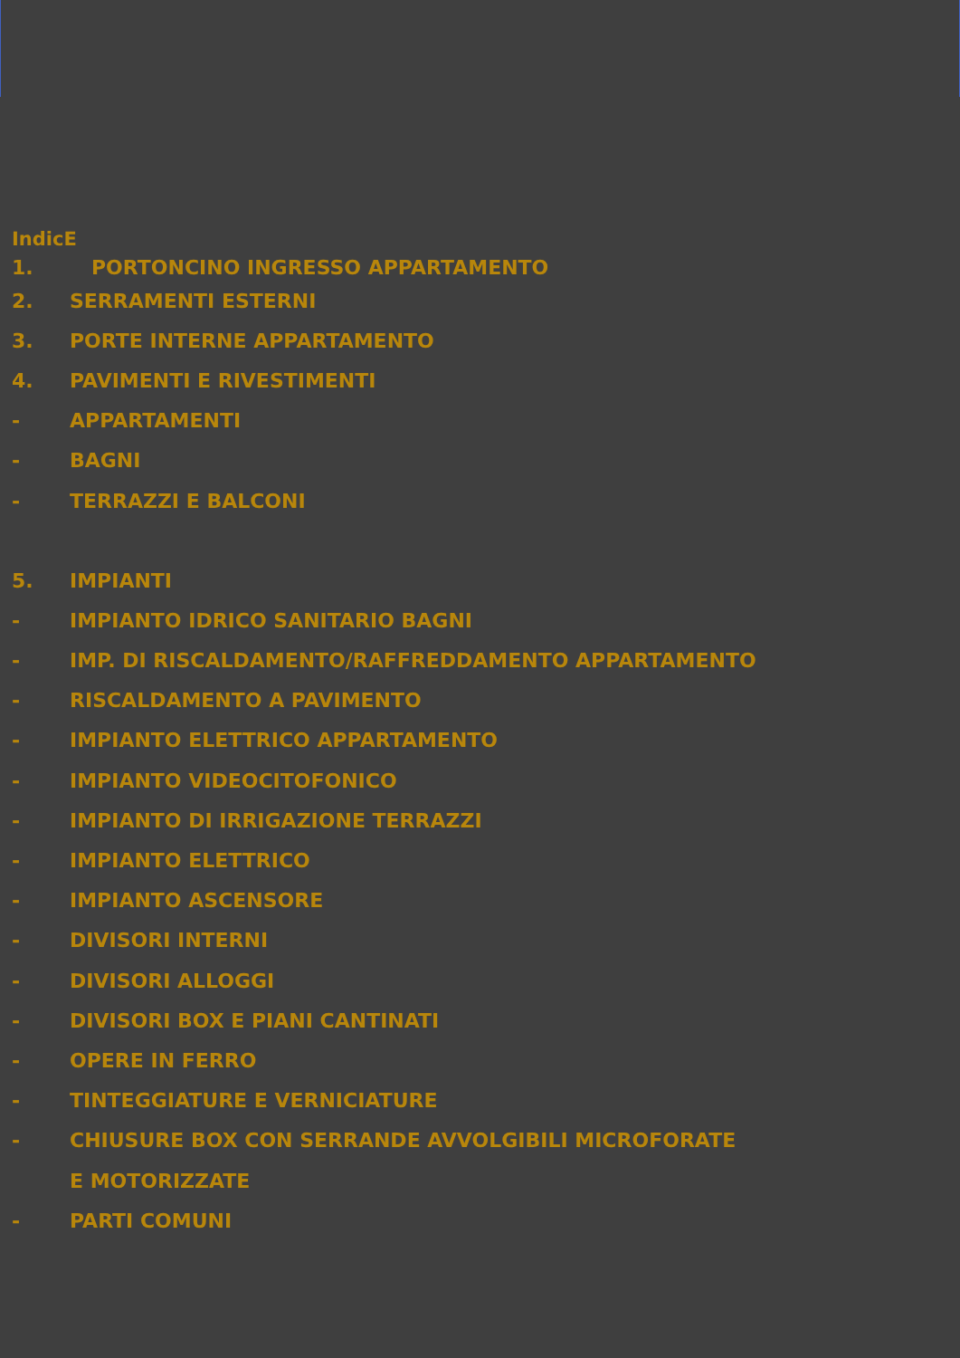IndicE
1. PORTONCINO INGRESSO APPARTAMENTO
2. SERRAMENTI ESTERNI
3. PORTE INTERNE APPARTAMENTO
4. PAVIMENTI E RIVESTIMENTI
- APPARTAMENTI
- BAGNI
- TERRAZZI E BALCONI
5. IMPIANTI
- IMPIANTO IDRICO SANITARIO BAGNI
- IMP. DI RISCALDAMENTO/RAFFREDDAMENTO APPARTAMENTO
- RISCALDAMENTO A PAVIMENTO
- IMPIANTO ELETTRICO APPARTAMENTO
- IMPIANTO VIDEOCITOFONICO
- IMPIANTO DI IRRIGAZIONE TERRAZZI
- IMPIANTO ELETTRICO
- IMPIANTO ASCENSORE
- DIVISORI INTERNI
- DIVISORI ALLOGGI
- DIVISORI BOX E PIANI CANTINATI
- OPERE IN FERRO
- TINTEGGIATURE E VERNICIATURE
- CHIUSURE BOX CON SERRANDE AVVOLGIBILI MICROFORATE
E MOTORIZZATE
- PARTI COMUNI